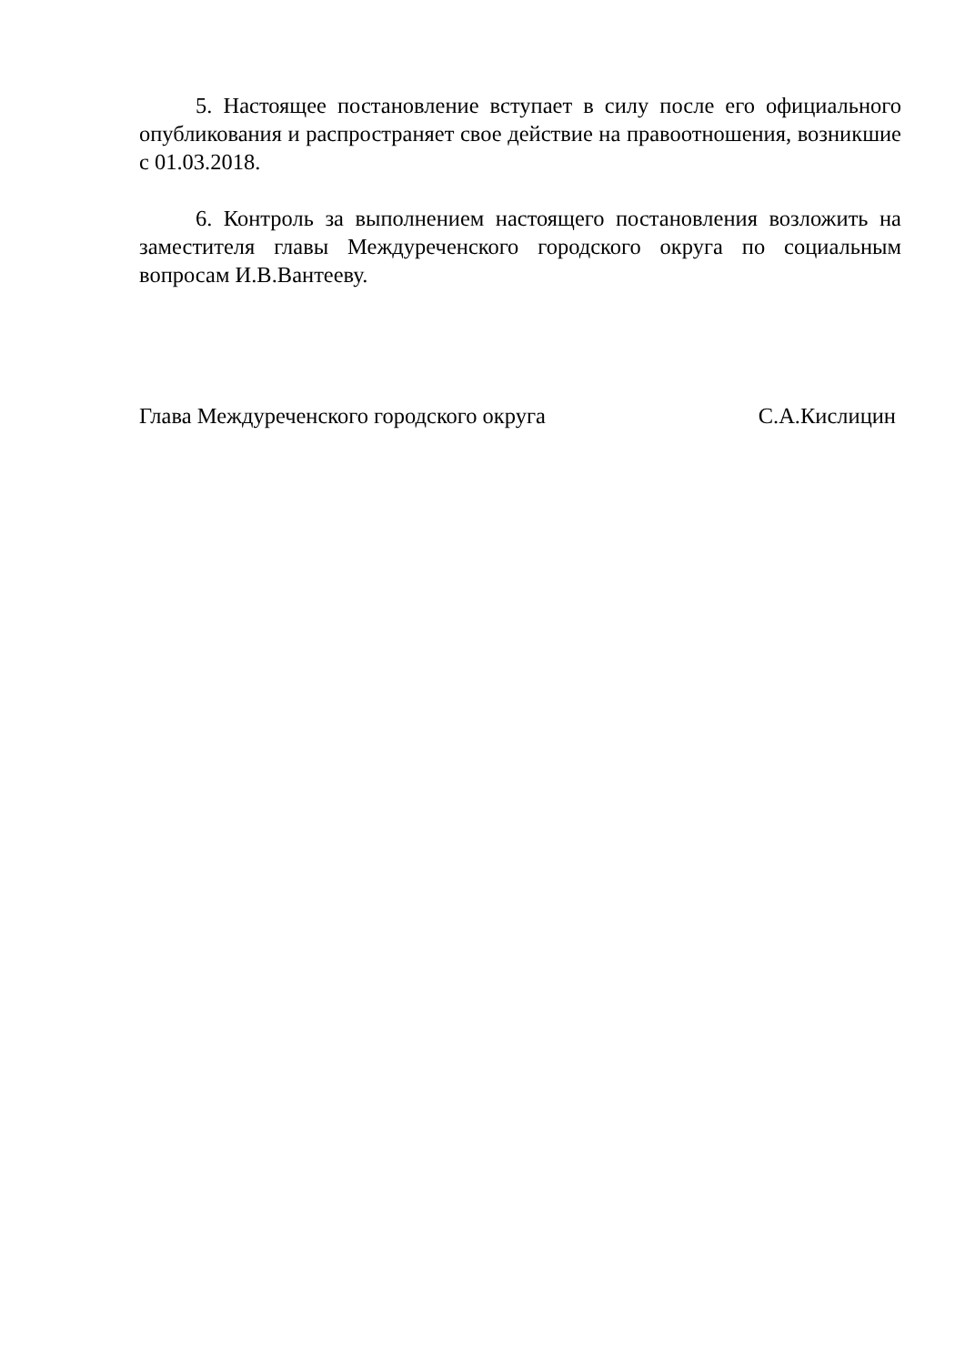5. Настоящее постановление вступает в силу после его официального опубликования и распространяет свое действие на правоотношения, возникшие с 01.03.2018.
6. Контроль за выполнением настоящего постановления возложить на заместителя главы Междуреченского городского округа по социальным вопросам И.В.Вантееву.
Глава Междуреченского городского округа С.А.Кислицин